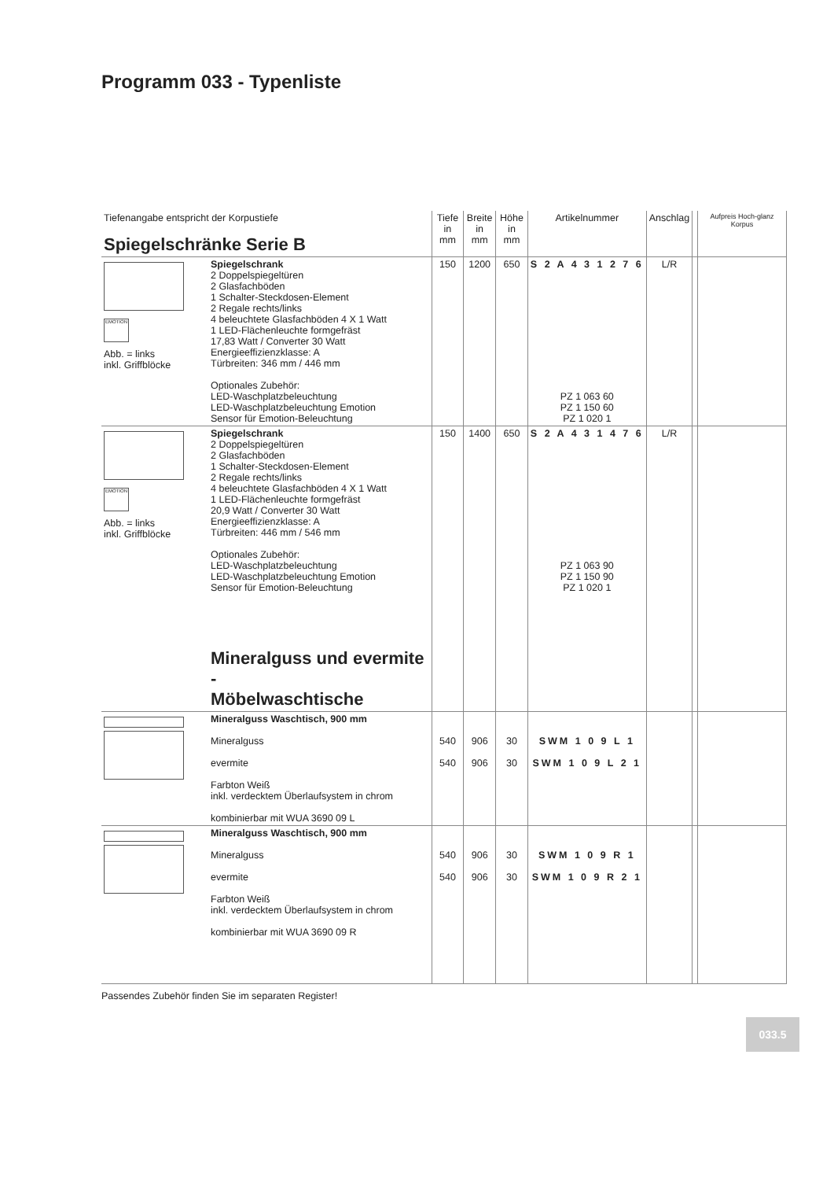Programm 033 - Typenliste
| Tiefenangabe entspricht der Korpustiefe Spiegelschränke Serie B | | Tiefe in mm | Breite in mm | Höhe in mm | Artikelnummer | Anschlag | | Aufpreis Hoch-glanz Korpus |
| --- | --- | --- | --- | --- | --- | --- | --- | --- |
| EMOTION Abb. = links inkl. Griffblöcke | Spiegelschrank 2 Doppelspiegeltüren 2 Glasfachböden 1 Schalter-Steckdosen-Element 2 Regale rechts/links 4 beleuchtete Glasfachböden 4 X 1 Watt 1 LED-Flächenleuchte formgefräst 17,83 Watt / Converter 30 Watt Energieeffizienzklasse: A Türbreiten: 346 mm / 446 mm Optionales Zubehör: LED-Waschplatzbeleuchtung LED-Waschplatzbeleuchtung Emotion Sensor für Emotion-Beleuchtung | 150 | 1200 | 650 | S 2 A 4 3 1 2 7 6 PZ 1 063 60 PZ 1 150 60 PZ 1 020 1 | L/R | | |
| EMOTION Abb. = links inkl. Griffblöcke | Spiegelschrank 2 Doppelspiegeltüren 2 Glasfachböden 1 Schalter-Steckdosen-Element 2 Regale rechts/links 4 beleuchtete Glasfachböden 4 X 1 Watt 1 LED-Flächenleuchte formgefräst 20,9 Watt / Converter 30 Watt Energieeffizienzklasse: A Türbreiten: 446 mm / 546 mm Optionales Zubehör: LED-Waschplatzbeleuchtung LED-Waschplatzbeleuchtung Emotion Sensor für Emotion-Beleuchtung Mineralguss und evermite - Möbelwaschtische | 150 | 1400 | 650 | S 2 A 4 3 1 4 7 6 PZ 1 063 90 PZ 1 150 90 PZ 1 020 1 | L/R | | |
| | Mineralguss Waschtisch, 900 mm Mineralguss evermite Farbton Weiß inkl. verdecktem Überlaufsystem in chrom kombinierbar mit WUA 3690 09 L | 540 540 | 906 906 | 30 30 | SWM 1 0 9 L 1 SWM 1 0 9 L 2 1 | | | |
| | Mineralguss Waschtisch, 900 mm Mineralguss evermite Farbton Weiß inkl. verdecktem Überlaufsystem in chrom kombinierbar mit WUA 3690 09 R | 540 540 | 906 906 | 30 30 | SWM 1 0 9 R 1 SWM 1 0 9 R 2 1 | | | |
Passendes Zubehör finden Sie im separaten Register!
033.5